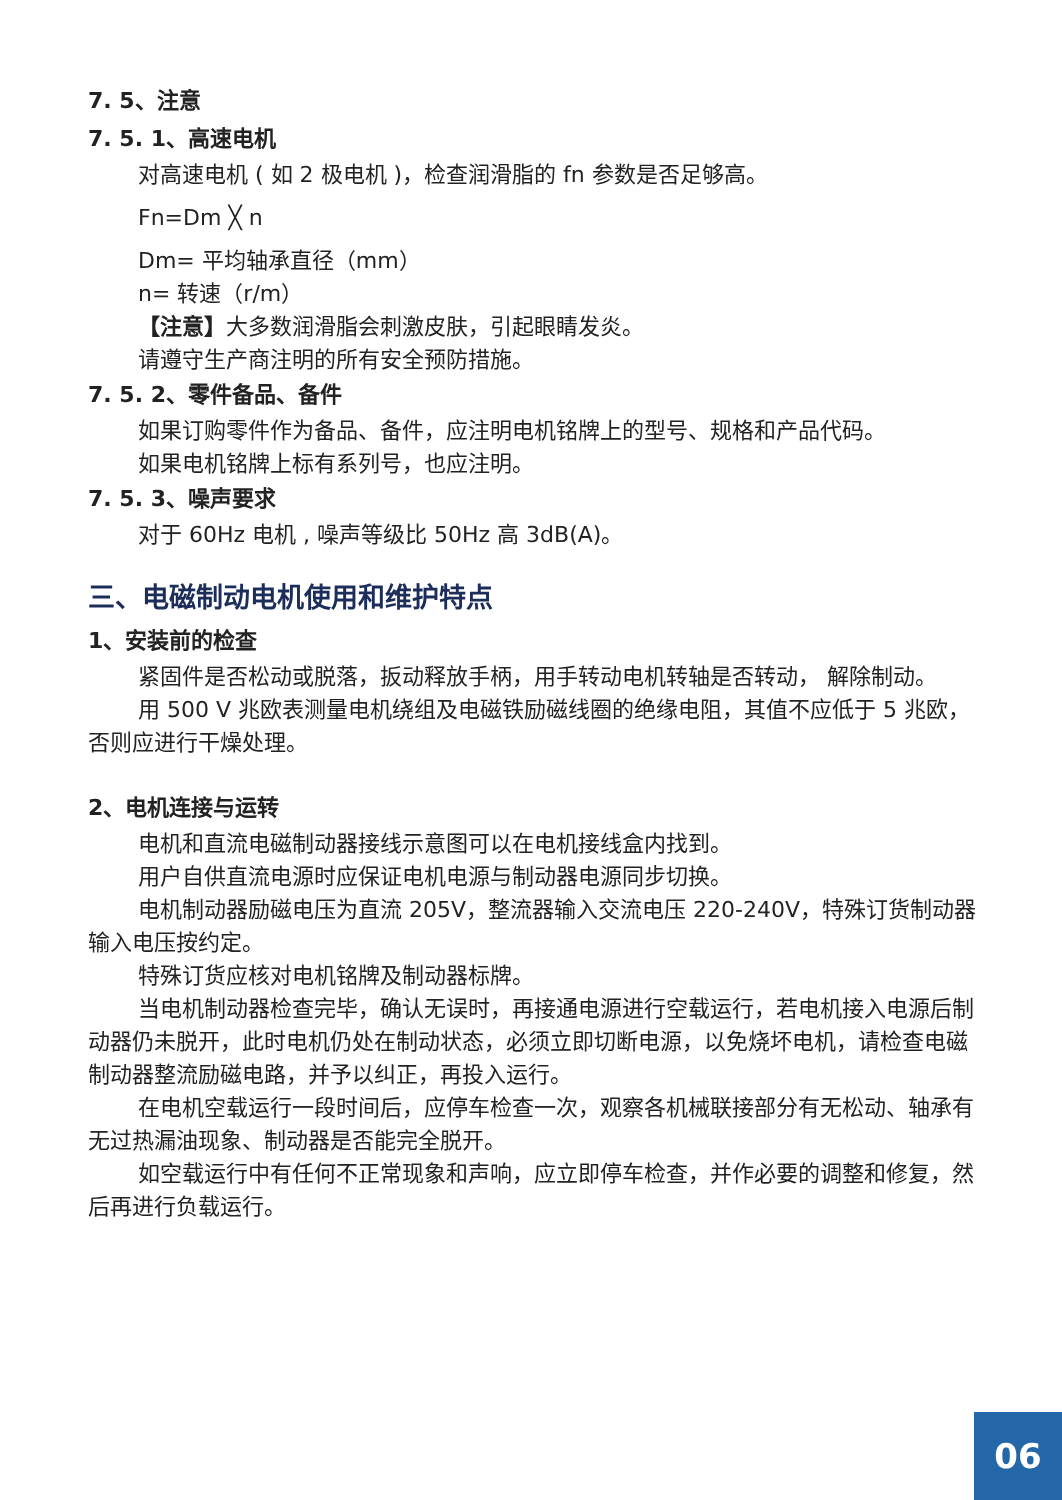7. 5、注意
7. 5. 1、高速电机
对高速电机 ( 如 2 极电机 )，检查润滑脂的 fn 参数是否足够高。
Fn=Dm ╳ n
Dm= 平均轴承直径（mm）
n= 转速（r/m）
【注意】大多数润滑脂会刺激皮肤，引起眼睛发炎。
请遵守生产商注明的所有安全预防措施。
7. 5. 2、零件备品、备件
如果订购零件作为备品、备件，应注明电机铭牌上的型号、规格和产品代码。
如果电机铭牌上标有系列号，也应注明。
7. 5. 3、噪声要求
对于 60Hz 电机 , 噪声等级比 50Hz 高 3dB(A)。
三、电磁制动电机使用和维护特点
1、安装前的检查
紧固件是否松动或脱落，扳动释放手柄，用手转动电机转轴是否转动， 解除制动。
用 500 V 兆欧表测量电机绕组及电磁铁励磁线圈的绝缘电阻，其值不应低于 5 兆欧，否则应进行干燥处理。
2、电机连接与运转
电机和直流电磁制动器接线示意图可以在电机接线盒内找到。
用户自供直流电源时应保证电机电源与制动器电源同步切换。
电机制动器励磁电压为直流 205V，整流器输入交流电压 220-240V，特殊订货制动器输入电压按约定。
特殊订货应核对电机铭牌及制动器标牌。
当电机制动器检查完毕，确认无误时，再接通电源进行空载运行，若电机接入电源后制动器仍未脱开，此时电机仍处在制动状态，必须立即切断电源，以免烧坏电机，请检查电磁制动器整流励磁电路，并予以纠正，再投入运行。
在电机空载运行一段时间后，应停车检查一次，观察各机械联接部分有无松动、轴承有无过热漏油现象、制动器是否能完全脱开。
如空载运行中有任何不正常现象和声响，应立即停车检查，并作必要的调整和修复，然后再进行负载运行。
06